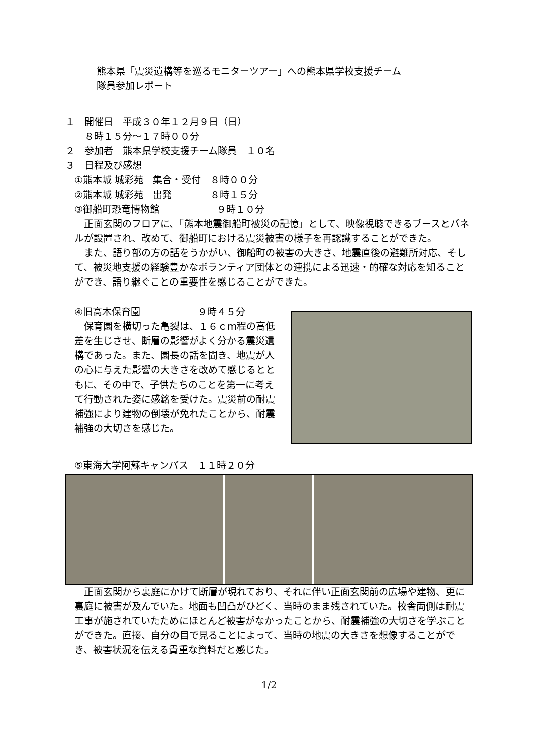熊本県「震災遺構等を巡るモニターツアー」への熊本県学校支援チーム
隊員参加レポート
１　開催日　平成３０年１２月９日（日）
　　８時１５分～１７時００分
２　参加者　熊本県学校支援チーム隊員　１０名
３　日程及び感想
①熊本城 城彩苑　集合・受付　８時００分
②熊本城 城彩苑　出発　　　　８時１５分
③御船町恐竜博物館　　　　　　９時１０分
正面玄関のフロアに、「熊本地震御船町被災の記憶」として、映像視聴できるブースとパネルが設置され、改めて、御船町における震災被害の様子を再認識することができた。
また、語り部の方の話をうかがい、御船町の被害の大きさ、地震直後の避難所対応、そして、被災地支援の経験豊かなボランティア団体との連携による迅速・的確な対応を知ることができ、語り継ぐことの重要性を感じることができた。
④旧高木保育園　　　　　　９時４５分
保育園を横切った亀裂は、１６ｃｍ程の高低差を生じさせ、断層の影響がよく分かる震災遺構であった。また、園長の話を聞き、地震が人の心に与えた影響の大きさを改めて感じるとともに、その中で、子供たちのことを第一に考えて行動された姿に感銘を受けた。震災前の耐震補強により建物の倒壊が免れたことから、耐震補強の大切さを感じた。
⑤東海大学阿蘇キャンパス　１１時２０分
正面玄関から裏庭にかけて断層が現れており、それに伴い正面玄関前の広場や建物、更に裏庭に被害が及んでいた。地面も凹凸がひどく、当時のまま残されていた。校舎両側は耐震工事が施されていたためにほとんど被害がなかったことから、耐震補強の大切さを学ぶことができた。直接、自分の目で見ることによって、当時の地震の大きさを想像することができ、被害状況を伝える貴重な資料だと感じた。
1/2